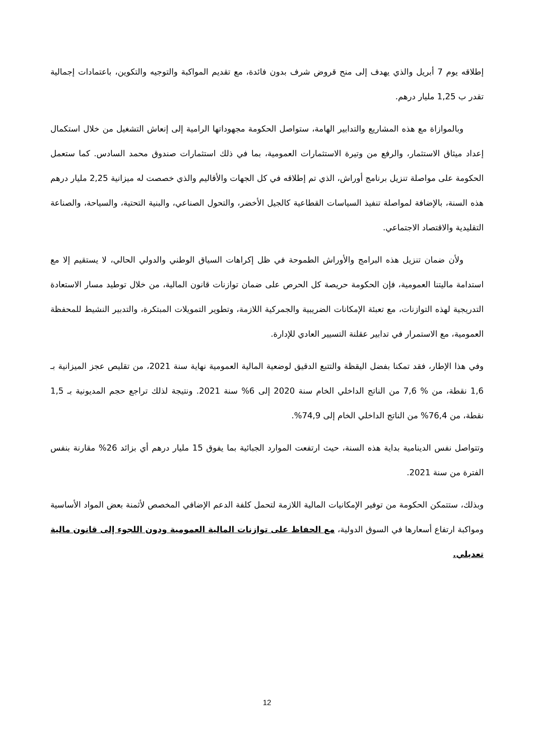إطلاقه يوم 7 أبريل والذي يهدف إلى منح قروض شرف بدون فائدة، مع تقديم المواكبة والتوجيه والتكوين، باعتمادات إجمالية تقدر ب 1,25 مليار درهم.
وبالموازاة مع هذه المشاريع والتدابير الهامة، ستواصل الحكومة مجهوداتها الرامية إلى إنعاش التشغيل من خلال استكمال إعداد ميثاق الاستثمار، والرفع من وتيرة الاستثمارات العمومية، بما في ذلك استثمارات صندوق محمد السادس. كما ستعمل الحكومة على مواصلة تنزيل برنامج أوراش، الذي تم إطلاقه في كل الجهات والأقاليم والذي خصصت له ميزانية 2,25 مليار درهم هذه السنة، بالإضافة لمواصلة تنفيذ السياسات القطاعية كالجيل الأخضر، والتحول الصناعي، والبنية التحتية، والسياحة، والصناعة التقليدية والاقتصاد الاجتماعي.
ولأن ضمان تنزيل هذه البرامج والأوراش الطموحة في ظل إكراهات السياق الوطني والدولي الحالي، لا يستقيم إلا مع استدامة ماليتنا العمومية، فإن الحكومة حريصة كل الحرص على ضمان توازنات قانون المالية، من خلال توطيد مسار الاستعادة التدريجية لهذه التوازنات، مع تعبئة الإمكانات الضريبية والجمركية اللازمة، وتطوير التمويلات المبتكرة، والتدبير النشيط للمحفظة العمومية، مع الاستمرار في تدابير عقلنة التسيير العادي للإدارة.
وفي هذا الإطار، فقد تمكنا بفضل اليقظة والتتبع الدقيق لوضعية المالية العمومية نهاية سنة 2021، من تقليص عجز الميزانية بـ 1,6 نقطة، من % 7,6 من الناتج الداخلي الخام سنة 2020 إلى 6% سنة 2021. ونتيجة لذلك تراجع حجم المديونية بـ 1,5 نقطة، من 76,4% من الناتج الداخلي الخام إلى 74,9%.
وتتواصل نفس الدينامية بداية هذه السنة، حيث ارتفعت الموارد الجبائية بما يفوق 15 مليار درهم أي بزائد 26% مقارنة بنفس الفترة من سنة 2021.
وبذلك، ستتمكن الحكومة من توفير الإمكانيات المالية اللازمة لتحمل كلفة الدعم الإضافي المخصص لأثمنة بعض المواد الأساسية ومواكبة ارتفاع أسعارها في السوق الدولية، مع الحفاظ على توازنات المالية العمومية ودون اللجوء إلى قانون مالية تعديلي.
12